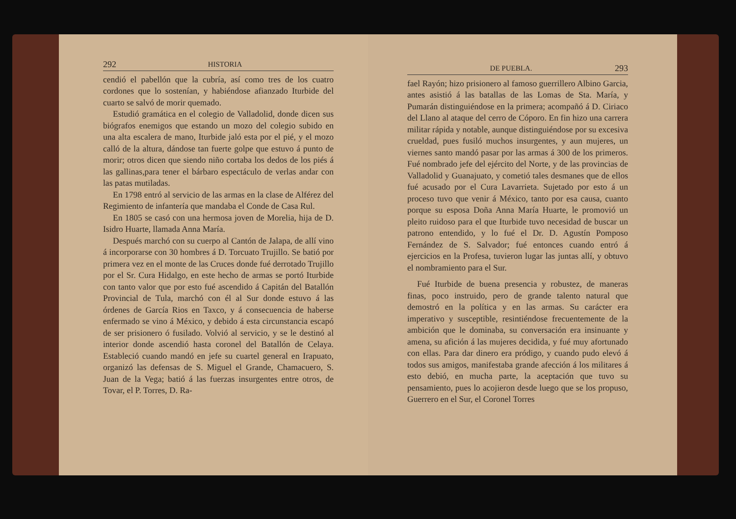292 HISTORIA
cendió el pabellón que la cubría, así como tres de los cuatro cordones que lo sostenían, y habiéndose afianzado Iturbide del cuarto se salvó de morir quemado.
Estudió gramática en el colegio de Valladolid, donde dicen sus biógrafos enemigos que estando un mozo del colegio subido en una alta escalera de mano, Iturbide jaló esta por el pié, y el mozo calló de la altura, dándose tan fuerte golpe que estuvo á punto de morir; otros dicen que siendo niño cortaba los dedos de los piés á las gallinas,para tener el bárbaro espectáculo de verlas andar con las patas mutiladas.
En 1798 entró al servicio de las armas en la clase de Alférez del Regimiento de infantería que mandaba el Conde de Casa Rul.
En 1805 se casó con una hermosa joven de Morelia, hija de D. Isidro Huarte, llamada Anna María.
Después marchó con su cuerpo al Cantón de Jalapa, de allí vino á incorporarse con 30 hombres á D. Torcuato Trujillo. Se batió por primera vez en el monte de las Cruces donde fué derrotado Trujillo por el Sr. Cura Hidalgo, en este hecho de armas se portó Iturbide con tanto valor que por esto fué ascendido á Capitán del Batallón Provincial de Tula, marchó con él al Sur donde estuvo á las órdenes de García Rios en Taxco, y á consecuencia de haberse enfermado se vino á México, y debido á esta circunstancia escapó de ser prisionero ó fusilado. Volvió al servicio, y se le destinó al interior donde ascendió hasta coronel del Batallón de Celaya. Estableció cuando mandó en jefe su cuartel general en Irapuato, organizó las defensas de S. Miguel el Grande, Chamacuero, S. Juan de la Vega; batió á las fuerzas insurgentes entre otros, de Tovar, el P. Torres, D. Ra-
DE PUEBLA. 293
fael Rayón; hizo prisionero al famoso guerrillero Albino Garcia, antes asistió á las batallas de las Lomas de Sta. María, y Pumarán distinguiéndose en la primera; acompañó á D. Ciriaco del Llano al ataque del cerro de Cóporo. En fin hizo una carrera militar rápida y notable, aunque distinguiéndose por su excesiva crueldad, pues fusiló muchos insurgentes, y aun mujeres, un viernes santo mandó pasar por las armas á 300 de los primeros. Fué nombrado jefe del ejército del Norte, y de las provincias de Valladolid y Guanajuato, y cometió tales desmanes que de ellos fué acusado por el Cura Lavarrieta. Sujetado por esto á un proceso tuvo que venir á México, tanto por esa causa, cuanto porque su esposa Doña Anna María Huarte, le promovió un pleito ruidoso para el que Iturbide tuvo necesidad de buscar un patrono entendido, y lo fué el Dr. D. Agustín Pomposo Fernández de S. Salvador; fué entonces cuando entró á ejercicios en la Profesa, tuvieron lugar las juntas allí, y obtuvo el nombramiento para el Sur.
Fué Iturbide de buena presencia y robustez, de maneras finas, poco instruido, pero de grande talento natural que demostró en la política y en las armas. Su carácter era imperativo y susceptible, resintiéndose frecuentemente de la ambición que le dominaba, su conversación era insinuante y amena, su afición á las mujeres decidida, y fué muy afortunado con ellas. Para dar dinero era pródigo, y cuando pudo elevó á todos sus amigos, manifestaba grande afección á los militares á esto debió, en mucha parte, la aceptación que tuvo su pensamiento, pues lo acojieron desde luego que se los propuso, Guerrero en el Sur, el Coronel Torres